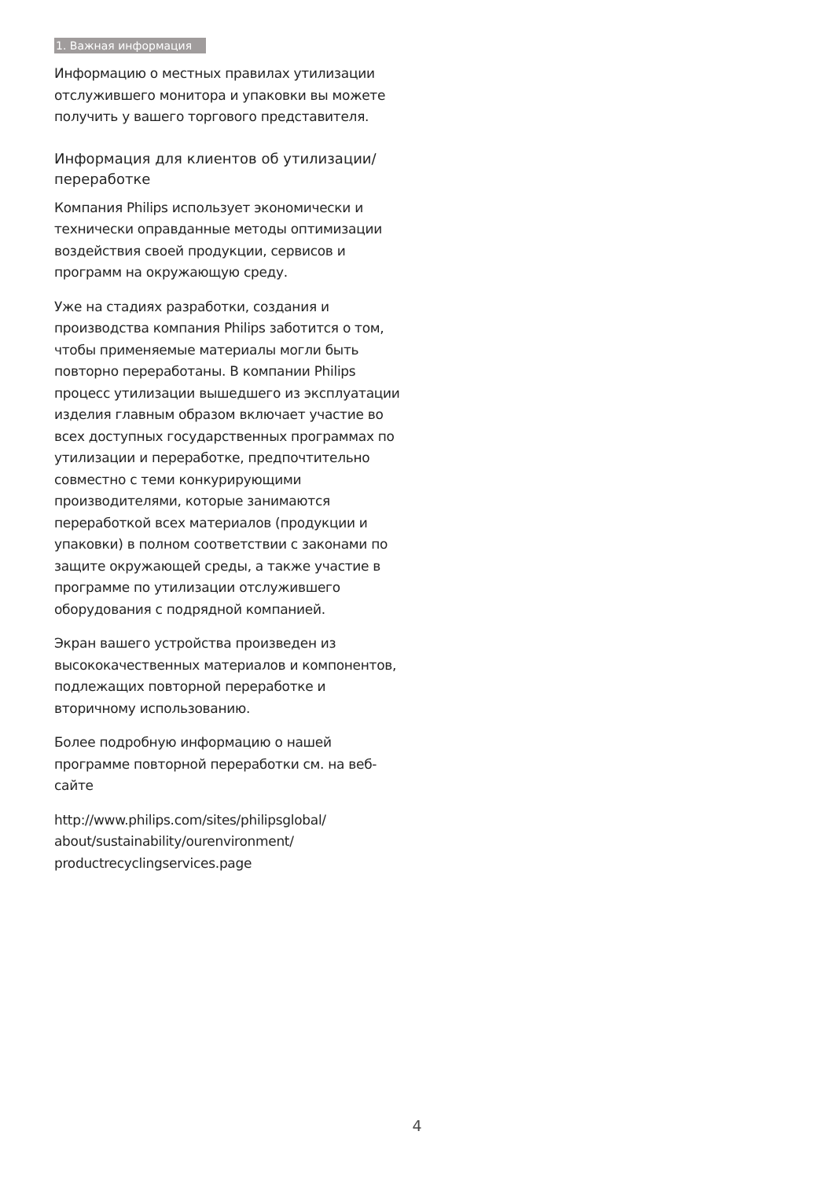1. Важная информация
Информацию о местных правилах утилизации отслужившего монитора и упаковки вы можете получить у вашего торгового представителя.
Информация для клиентов об утилизации/ переработке
Компания Philips использует экономически и технически оправданные методы оптимизации воздействия своей продукции, сервисов и программ на окружающую среду.
Уже на стадиях разработки, создания и производства компания Philips заботится о том, чтобы применяемые материалы могли быть повторно переработаны. В компании Philips процесс утилизации вышедшего из эксплуатации изделия главным образом включает участие во всех доступных государственных программах по утилизации и переработке, предпочтительно совместно с теми конкурирующими производителями, которые занимаются переработкой всех материалов (продукции и упаковки) в полном соответствии с законами по защите окружающей среды, а также участие в программе по утилизации отслужившего оборудования с подрядной компанией.
Экран вашего устройства произведен из высококачественных материалов и компонентов, подлежащих повторной переработке и вторичному использованию.
Более подробную информацию о нашей программе повторной переработки см. на веб-сайте
http://www.philips.com/sites/philipsglobal/ about/sustainability/ourenvironment/ productrecyclingservices.page
4